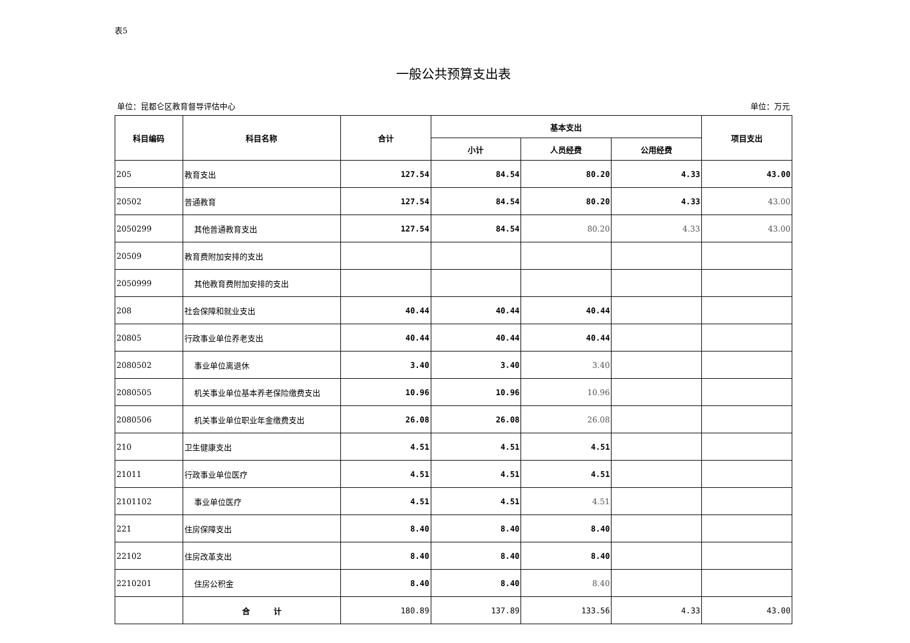表5
一般公共预算支出表
单位：昆都仑区教育督导评估中心 单位：万元
| 科目编码 | 科目名称 | 合计 | 基本支出 | | | 项目支出 |
| --- | --- | --- | --- | --- | --- | --- |
| | | | 小计 | 人员经费 | 公用经费 | |
| 205 | 教育支出 | 127.54 | 84.54 | 80.20 | 4.33 | 43.00 |
| 20502 | 普通教育 | 127.54 | 84.54 | 80.20 | 4.33 | 43.00 |
| 2050299 | 其他普通教育支出 | 127.54 | 84.54 | 80.20 | 4.33 | 43.00 |
| 20509 | 教育费附加安排的支出 | | | | | |
| 2050999 | 其他教育费附加安排的支出 | | | | | |
| 208 | 社会保障和就业支出 | 40.44 | 40.44 | 40.44 | | |
| 20805 | 行政事业单位养老支出 | 40.44 | 40.44 | 40.44 | | |
| 2080502 | 事业单位离退休 | 3.40 | 3.40 | 3.40 | | |
| 2080505 | 机关事业单位基本养老保险缴费支出 | 10.96 | 10.96 | 10.96 | | |
| 2080506 | 机关事业单位职业年金缴费支出 | 26.08 | 26.08 | 26.08 | | |
| 210 | 卫生健康支出 | 4.51 | 4.51 | 4.51 | | |
| 21011 | 行政事业单位医疗 | 4.51 | 4.51 | 4.51 | | |
| 2101102 | 事业单位医疗 | 4.51 | 4.51 | 4.51 | | |
| 221 | 住房保障支出 | 8.40 | 8.40 | 8.40 | | |
| 22102 | 住房改革支出 | 8.40 | 8.40 | 8.40 | | |
| 2210201 | 住房公积金 | 8.40 | 8.40 | 8.40 | | |
| | 合 计 | 180.89 | 137.89 | 133.56 | 4.33 | 43.00 |